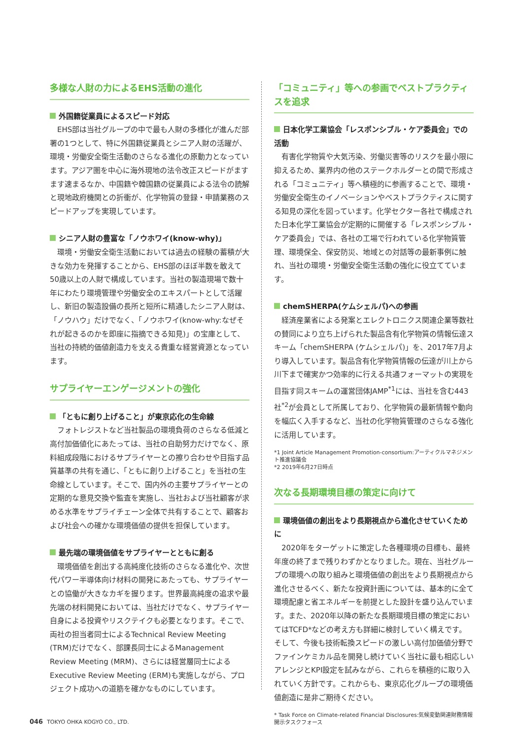多様な人財の力によるEHS活動の進化
外国籍従業員によるスピード対応
EHS部は当社グループの中で最も人財の多様化が進んだ部署の1つとして、特に外国籍従業員とシニア人財の活躍が、環境・労働安全衛生活動のさらなる進化の原動力となっています。アジア圏を中心に海外現地の法令改正スピードがますます速まるなか、中国籍や韓国籍の従業員による法令の読解と現地政府機関との折衝が、化学物質の登録・申請業務のスピードアップを実現しています。
シニア人財の豊富な「ノウホワイ(know-why)」
環境・労働安全衛生活動においては過去の経験の蓄積が大きな効力を発揮することから、EHS部のほぼ半数を敢えて50歳以上の人財で構成しています。当社の製造現場で数十年にわたり環境管理や労働安全のエキスパートとして活躍し、新旧の製造設備の長所と短所に精通したシニア人財は、「ノウハウ」だけでなく、「ノウホワイ(know-why:なぜそれが起きるのかを即座に指摘できる知見)」の宝庫として、当社の持続的価値創造力を支える貴重な経営資源となっています。
サプライヤーエンゲージメントの強化
「ともに創り上げること」が東京応化の生命線
フォトレジストなど当社製品の環境負荷のさらなる低減と高付加価値化にあたっては、当社の自助努力だけでなく、原料組成段階におけるサプライヤーとの擦り合わせや目指す品質基準の共有を通じ、「ともに創り上げること」を当社の生命線としています。そこで、国内外の主要サプライヤーとの定期的な意見交換や監査を実施し、当社および当社顧客が求める水準をサプライチェーン全体で共有することで、顧客および社会への確かな環境価値の提供を担保しています。
最先端の環境価値をサプライヤーとともに創る
環境価値を創出する高純度化技術のさらなる進化や、次世代パワー半導体向け材料の開発にあたっても、サプライヤーとの協働が大きなカギを握ります。世界最高純度の追求や最先端の材料開発においては、当社だけでなく、サプライヤー自身による投資やリスクテイクも必要となります。そこで、両社の担当者同士によるTechnical Review Meeting (TRM)だけでなく、部課長同士によるManagement Review Meeting (MRM)、さらには経営層同士によるExecutive Review Meeting (ERM)も実施しながら、プロジェクト成功への道筋を確かなものにしています。
「コミュニティ」等への参画でベストプラクティスを追求
日本化学工業協会「レスポンシブル・ケア委員会」での活動
有害化学物質や大気汚染、労働災害等のリスクを最小限に抑えるため、業界内の他のステークホルダーとの間で形成される「コミュニティ」等へ積極的に参画することで、環境・労働安全衛生のイノベーションやベストプラクティスに関する知見の深化を図っています。化学セクター各社で構成された日本化学工業協会が定期的に開催する「レスポンシブル・ケア委員会」では、各社の工場で行われている化学物質管理、環境保全、保安防災、地域との対話等の最新事例に触れ、当社の環境・労働安全衛生活動の強化に役立てています。
chemSHERPA(ケムシェルパ)への参画
経済産業省による発案とエレクトロニクス関連企業等数社の賛同により立ち上げられた製品含有化学物質の情報伝達スキーム「chemSHERPA (ケムシェルパ)」を、2017年7月より導入しています。製品含有化学物質情報の伝達が川上から川下まで確実かつ効率的に行える共通フォーマットの実現を目指す同スキームの運営団体JAMP<sup>*1</sup>には、当社を含む443社<sup>*2</sup>が会員として所属しており、化学物質の最新情報や動向を幅広く入手するなど、当社の化学物質管理のさらなる強化に活用しています。
*1 Joint Article Management Promotion-consortium:アーティクルマネジメント推進協議会
*2 2019年6月27日時点
次なる長期環境目標の策定に向けて
環境価値の創出をより長期視点から進化させていくために
2020年をターゲットに策定した各種環境の目標も、最終年度の終了まで残りわずかとなりました。現在、当社グループの環境への取り組みと環境価値の創出をより長期視点から進化させるべく、新たな投資計画については、基本的に全て環境配慮と省エネルギーを前提とした設計を盛り込んでいます。また、2020年以降の新たな長期環境目標の策定においてはTCFD*などの考え方も詳細に検討していく構えです。そして、今後も技術転換スピードの激しい高付加価値分野でファインケミカル品を開発し続けていく当社に最も相応しいアレンジとKPI設定を試みながら、これらを積極的に取り入れていく方針です。これからも、東京応化グループの環境価値創造に是非ご期待ください。
* Task Force on Climate-related Financial Disclosures:気候変動関連財務情報開示タスクフォース
046 TOKYO OHKA KOGYO CO., LTD.